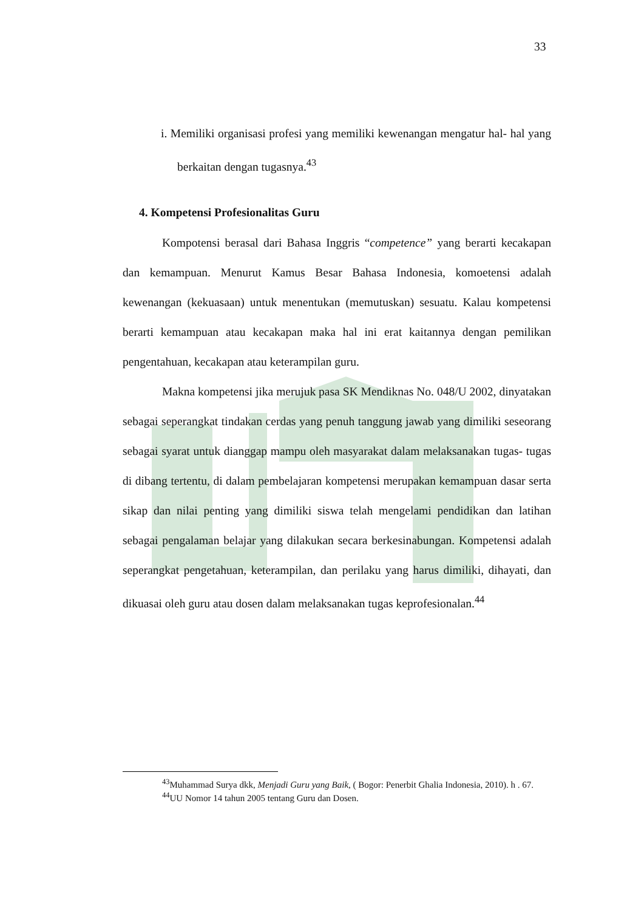33
i. Memiliki organisasi profesi yang memiliki kewenangan mengatur hal- hal yang berkaitan dengan tugasnya.<sup>43</sup>
4. Kompetensi Profesionalitas Guru
Kompotensi berasal dari Bahasa Inggris “competence” yang berarti kecakapan dan kemampuan. Menurut Kamus Besar Bahasa Indonesia, komoetensi adalah kewenangan (kekuasaan) untuk menentukan (memutuskan) sesuatu. Kalau kompetensi berarti kemampuan atau kecakapan maka hal ini erat kaitannya dengan pemilikan pengentahuan, kecakapan atau keterampilan guru.
Makna kompetensi jika merujuk pasa SK Mendiknas No. 048/U 2002, dinyatakan sebagai seperangkat tindakan cerdas yang penuh tanggung jawab yang dimiliki seseorang sebagai syarat untuk dianggap mampu oleh masyarakat dalam melaksanakan tugas- tugas di dibang tertentu, di dalam pembelajaran kompetensi merupakan kemampuan dasar serta sikap dan nilai penting yang dimiliki siswa telah mengelami pendidikan dan latihan sebagai pengalaman belajar yang dilakukan secara berkesinabungan. Kompetensi adalah seperangkat pengetahuan, keterampilan, dan perilaku yang harus dimiliki, dihayati, dan dikuasai oleh guru atau dosen dalam melaksanakan tugas keprofesionalan.<sup>44</sup>
<sup>43</sup> Muhammad Surya dkk, Menjadi Guru yang Baik, ( Bogor: Penerbit Ghalia Indonesia, 2010). h . 67.
<sup>44</sup> UU Nomor 14 tahun 2005 tentang Guru dan Dosen.